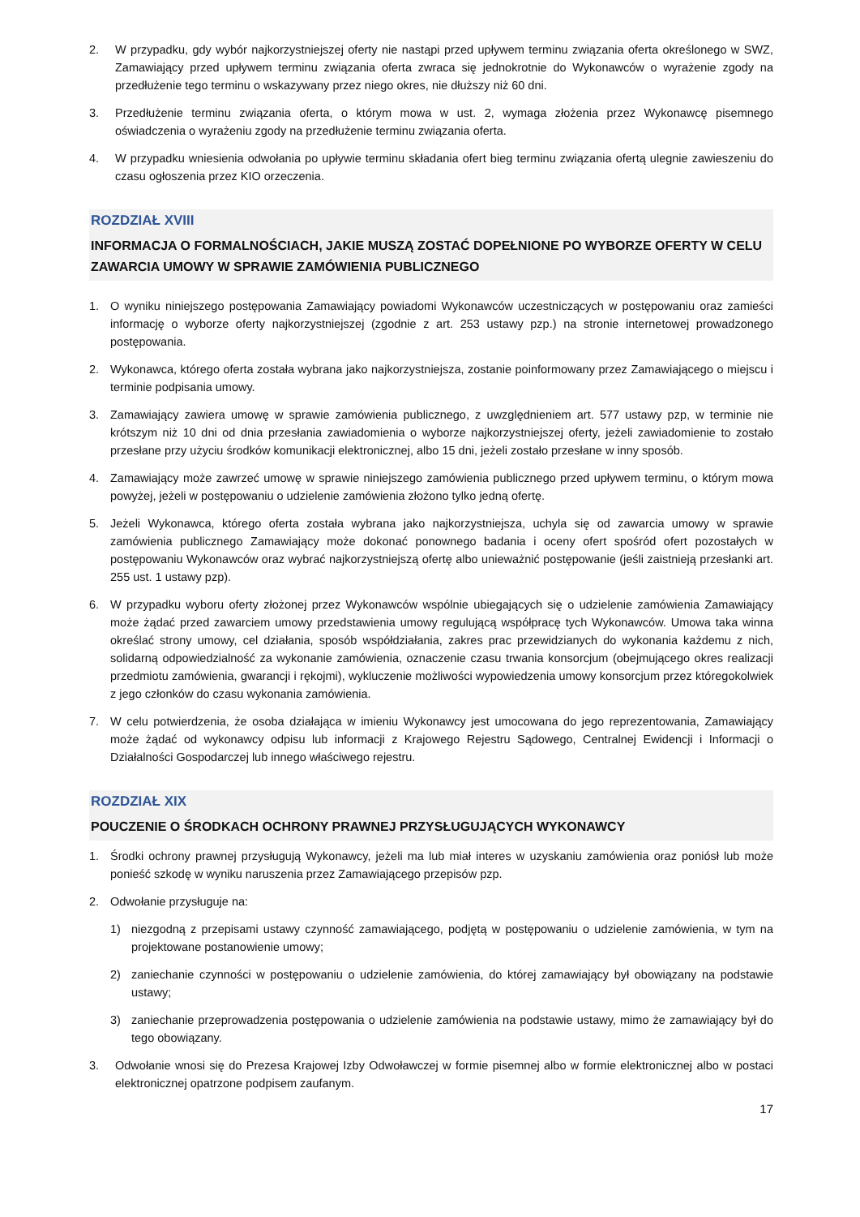2. W przypadku, gdy wybór najkorzystniejszej oferty nie nastąpi przed upływem terminu związania oferta określonego w SWZ, Zamawiający przed upływem terminu związania oferta zwraca się jednokrotnie do Wykonawców o wyrażenie zgody na przedłużenie tego terminu o wskazywany przez niego okres, nie dłuższy niż 60 dni.
3. Przedłużenie terminu związania oferta, o którym mowa w ust. 2, wymaga złożenia przez Wykonawcę pisemnego oświadczenia o wyrażeniu zgody na przedłużenie terminu związania oferta.
4. W przypadku wniesienia odwołania po upływie terminu składania ofert bieg terminu związania ofertą ulegnie zawieszeniu do czasu ogłoszenia przez KIO orzeczenia.
ROZDZIAŁ XVIII
INFORMACJA O FORMALNOŚCIACH, JAKIE MUSZĄ ZOSTAĆ DOPEŁNIONE PO WYBORZE OFERTY W CELU ZAWARCIA UMOWY W SPRAWIE ZAMÓWIENIA PUBLICZNEGO
1. O wyniku niniejszego postępowania Zamawiający powiadomi Wykonawców uczestniczących w postępowaniu oraz zamieści informację o wyborze oferty najkorzystniejszej (zgodnie z art. 253 ustawy pzp.) na stronie internetowej prowadzonego postępowania.
2. Wykonawca, którego oferta została wybrana jako najkorzystniejsza, zostanie poinformowany przez Zamawiającego o miejscu i terminie podpisania umowy.
3. Zamawiający zawiera umowę w sprawie zamówienia publicznego, z uwzględnieniem art. 577 ustawy pzp, w terminie nie krótszym niż 10 dni od dnia przesłania zawiadomienia o wyborze najkorzystniejszej oferty, jeżeli zawiadomienie to zostało przesłane przy użyciu środków komunikacji elektronicznej, albo 15 dni, jeżeli zostało przesłane w inny sposób.
4. Zamawiający może zawrzeć umowę w sprawie niniejszego zamówienia publicznego przed upływem terminu, o którym mowa powyżej, jeżeli w postępowaniu o udzielenie zamówienia złożono tylko jedną ofertę.
5. Jeżeli Wykonawca, którego oferta została wybrana jako najkorzystniejsza, uchyla się od zawarcia umowy w sprawie zamówienia publicznego Zamawiający może dokonać ponownego badania i oceny ofert spośród ofert pozostałych w postępowaniu Wykonawców oraz wybrać najkorzystniejszą ofertę albo unieważnić postępowanie (jeśli zaistnieją przesłanki art. 255 ust. 1 ustawy pzp).
6. W przypadku wyboru oferty złożonej przez Wykonawców wspólnie ubiegających się o udzielenie zamówienia Zamawiający może żądać przed zawarciem umowy przedstawienia umowy regulującą współpracę tych Wykonawców. Umowa taka winna określać strony umowy, cel działania, sposób współdziałania, zakres prac przewidzianych do wykonania każdemu z nich, solidarną odpowiedzialność za wykonanie zamówienia, oznaczenie czasu trwania konsorcjum (obejmującego okres realizacji przedmiotu zamówienia, gwarancji i rękojmi), wykluczenie możliwości wypowiedzenia umowy konsorcjum przez któregokolwiek z jego członków do czasu wykonania zamówienia.
7. W celu potwierdzenia, że osoba działająca w imieniu Wykonawcy jest umocowana do jego reprezentowania, Zamawiający może żądać od wykonawcy odpisu lub informacji z Krajowego Rejestru Sądowego, Centralnej Ewidencji i Informacji o Działalności Gospodarczej lub innego właściwego rejestru.
ROZDZIAŁ XIX
POUCZENIE O ŚRODKACH OCHRONY PRAWNEJ PRZYSŁUGUJĄCYCH WYKONAWCY
1. Środki ochrony prawnej przysługują Wykonawcy, jeżeli ma lub miał interes w uzyskaniu zamówienia oraz poniósł lub może ponieść szkodę w wyniku naruszenia przez Zamawiającego przepisów pzp.
2. Odwołanie przysługuje na:
1) niezgodną z przepisami ustawy czynność zamawiającego, podjętą w postępowaniu o udzielenie zamówienia, w tym na projektowane postanowienie umowy;
2) zaniechanie czynności w postępowaniu o udzielenie zamówienia, do której zamawiający był obowiązany na podstawie ustawy;
3) zaniechanie przeprowadzenia postępowania o udzielenie zamówienia na podstawie ustawy, mimo że zamawiający był do tego obowiązany.
3. Odwołanie wnosi się do Prezesa Krajowej Izby Odwoławczej w formie pisemnej albo w formie elektronicznej albo w postaci elektronicznej opatrzone podpisem zaufanym.
17